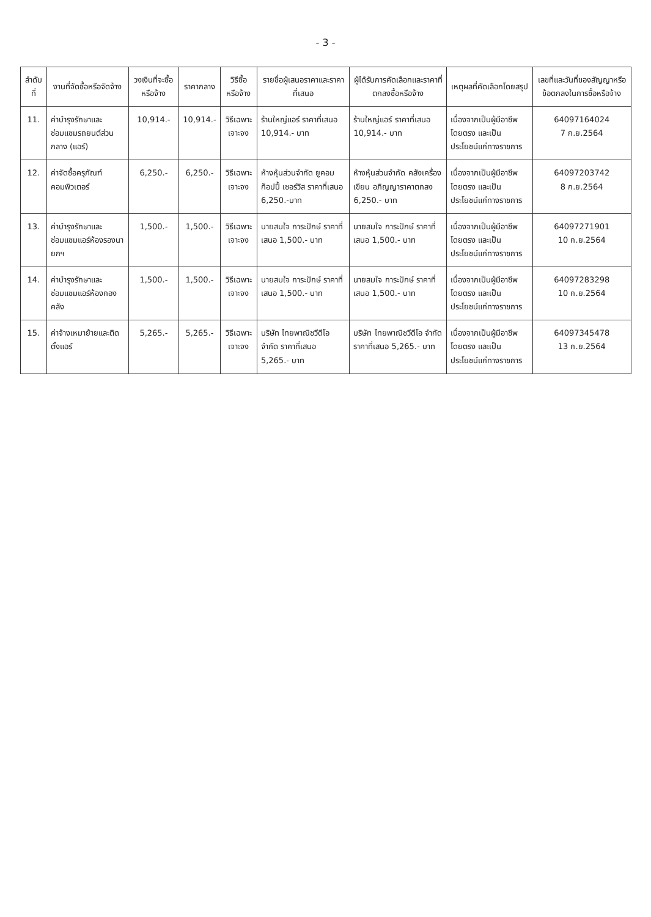- 3 -
| ลำดับที่ | งานที่จัดซื้อหรือจัดจ้าง | วงเงินที่จะซื้อหรือจ้าง | ราคากลาง | วิธีซื้อหรือจ้าง | รายชื่อผู้เสนอราคาและราคาที่เสนอ | ผู้ได้รับการคัดเลือกและราคาที่ตกลงซื้อหรือจ้าง | เหตุผลที่คัดเลือกโดยสรุป | เลขที่และวันที่ของสัญญาหรือข้อตกลงในการซื้อหรือจ้าง |
| --- | --- | --- | --- | --- | --- | --- | --- | --- |
| 11. | ค่าบำรุงรักษาและซ่อมแซมรถยนต์ส่วนกลาง (แอร์) | 10,914.- | 10,914.- | วิธีเฉพาะเจาะจง | ร้านใหญ่แอร์ ราคาที่เสนอ 10,914.- บาท | ร้านใหญ่แอร์ ราคาที่เสนอ 10,914.- บาท | เนื่องจากเป็นผู้มีอาชีพโดยตรง และเป็นประโยชน์แก่ทางราชการ | 64097164024 7 ก.ย.2564 |
| 12. | ค่าจัดซื้อครุภัณฑ์คอมพิวเตอร์ | 6,250.- | 6,250.- | วิธีเฉพาะเจาะจง | ห้างหุ้นส่วนจำกัด ยูคอมก็อปปี้ เซอร์วิส ราคาที่เสนอ 6,250.-บาท | ห้างหุ้นส่วนจำกัด คลังเครื่องเขียน อภิญญาราคาตกลง 6,250.- บาท | เนื่องจากเป็นผู้มีอาชีพโดยตรง และเป็นประโยชน์แก่ทางราชการ | 64097203742 8 ก.ย.2564 |
| 13. | ค่าบำรุงรักษาและซ่อมแซมแอร์ห้องรองนายกฯ | 1,500.- | 1,500.- | วิธีเฉพาะเจาะจง | นายสมใจ การะปักษ์ ราคาที่เสนอ 1,500.- บาท | นายสมใจ การะปักษ์ ราคาที่เสนอ 1,500.- บาท | เนื่องจากเป็นผู้มีอาชีพโดยตรง และเป็นประโยชน์แก่ทางราชการ | 64097271901 10 ก.ย.2564 |
| 14. | ค่าบำรุงรักษาและซ่อมแซมแอร์ห้องกองคลัง | 1,500.- | 1,500.- | วิธีเฉพาะเจาะจง | นายสมใจ การะปักษ์ ราคาที่เสนอ 1,500.- บาท | นายสมใจ การะปักษ์ ราคาที่เสนอ 1,500.- บาท | เนื่องจากเป็นผู้มีอาชีพโดยตรง และเป็นประโยชน์แก่ทางราชการ | 64097283298 10 ก.ย.2564 |
| 15. | ค่าจ้างเหมาย้ายและติดตั้งแอร์ | 5,265.- | 5,265.- | วิธีเฉพาะเจาะจง | บริษัท ไทยพาณิชวีดีโอ จำกัด ราคาที่เสนอ 5,265.- บาท | บริษัท ไทยพาณิชวีดีโอ จำกัด ราคาที่เสนอ 5,265.- บาท | เนื่องจากเป็นผู้มีอาชีพโดยตรง และเป็นประโยชน์แก่ทางราชการ | 64097345478 13 ก.ย.2564 |